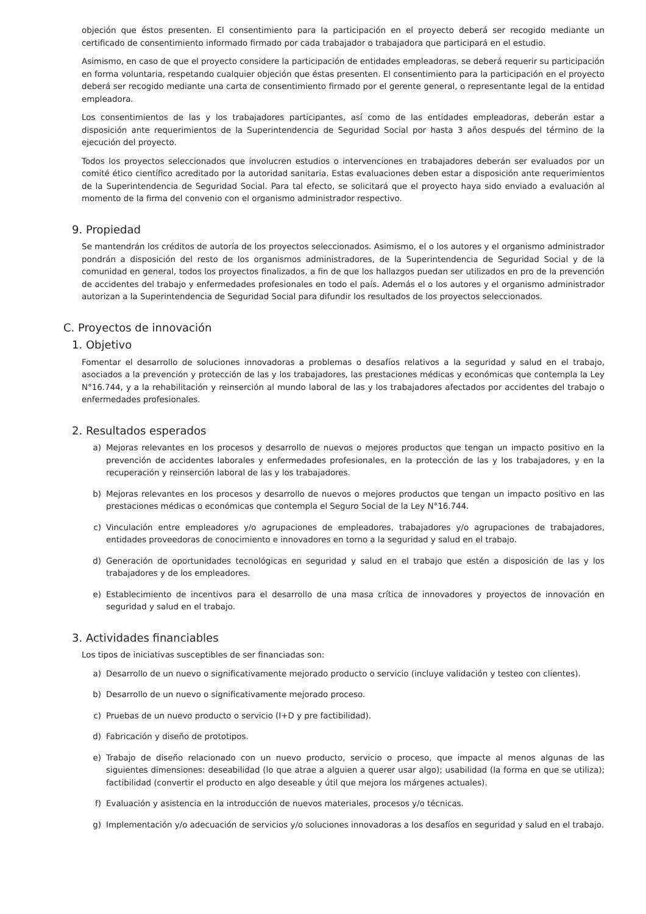objeción que éstos presenten. El consentimiento para la participación en el proyecto deberá ser recogido mediante un certificado de consentimiento informado firmado por cada trabajador o trabajadora que participará en el estudio.
Asimismo, en caso de que el proyecto considere la participación de entidades empleadoras, se deberá requerir su participación en forma voluntaria, respetando cualquier objeción que éstas presenten. El consentimiento para la participación en el proyecto deberá ser recogido mediante una carta de consentimiento firmado por el gerente general, o representante legal de la entidad empleadora.
Los consentimientos de las y los trabajadores participantes, así como de las entidades empleadoras, deberán estar a disposición ante requerimientos de la Superintendencia de Seguridad Social por hasta 3 años después del término de la ejecución del proyecto.
Todos los proyectos seleccionados que involucren estudios o intervenciones en trabajadores deberán ser evaluados por un comité ético científico acreditado por la autoridad sanitaria. Estas evaluaciones deben estar a disposición ante requerimientos de la Superintendencia de Seguridad Social. Para tal efecto, se solicitará que el proyecto haya sido enviado a evaluación al momento de la firma del convenio con el organismo administrador respectivo.
9. Propiedad
Se mantendrán los créditos de autoría de los proyectos seleccionados. Asimismo, el o los autores y el organismo administrador pondrán a disposición del resto de los organismos administradores, de la Superintendencia de Seguridad Social y de la comunidad en general, todos los proyectos finalizados, a fin de que los hallazgos puedan ser utilizados en pro de la prevención de accidentes del trabajo y enfermedades profesionales en todo el país. Además el o los autores y el organismo administrador autorizan a la Superintendencia de Seguridad Social para difundir los resultados de los proyectos seleccionados.
C. Proyectos de innovación
1. Objetivo
Fomentar el desarrollo de soluciones innovadoras a problemas o desafíos relativos a la seguridad y salud en el trabajo, asociados a la prevención y protección de las y los trabajadores, las prestaciones médicas y económicas que contempla la Ley N°16.744, y a la rehabilitación y reinserción al mundo laboral de las y los trabajadores afectados por accidentes del trabajo o enfermedades profesionales.
2. Resultados esperados
a) Mejoras relevantes en los procesos y desarrollo de nuevos o mejores productos que tengan un impacto positivo en la prevención de accidentes laborales y enfermedades profesionales, en la protección de las y los trabajadores, y en la recuperación y reinserción laboral de las y los trabajadores.
b) Mejoras relevantes en los procesos y desarrollo de nuevos o mejores productos que tengan un impacto positivo en las prestaciones médicas o económicas que contempla el Seguro Social de la Ley N°16.744.
c) Vinculación entre empleadores y/o agrupaciones de empleadores, trabajadores y/o agrupaciones de trabajadores, entidades proveedoras de conocimiento e innovadores en torno a la seguridad y salud en el trabajo.
d) Generación de oportunidades tecnológicas en seguridad y salud en el trabajo que estén a disposición de las y los trabajadores y de los empleadores.
e) Establecimiento de incentivos para el desarrollo de una masa crítica de innovadores y proyectos de innovación en seguridad y salud en el trabajo.
3. Actividades financiables
Los tipos de iniciativas susceptibles de ser financiadas son:
a) Desarrollo de un nuevo o significativamente mejorado producto o servicio (incluye validación y testeo con clientes).
b) Desarrollo de un nuevo o significativamente mejorado proceso.
c) Pruebas de un nuevo producto o servicio (I+D y pre factibilidad).
d) Fabricación y diseño de prototipos.
e) Trabajo de diseño relacionado con un nuevo producto, servicio o proceso, que impacte al menos algunas de las siguientes dimensiones: deseabilidad (lo que atrae a alguien a querer usar algo); usabilidad (la forma en que se utiliza); factibilidad (convertir el producto en algo deseable y útil que mejora los márgenes actuales).
f) Evaluación y asistencia en la introducción de nuevos materiales, procesos y/o técnicas.
g) Implementación y/o adecuación de servicios y/o soluciones innovadoras a los desafíos en seguridad y salud en el trabajo.